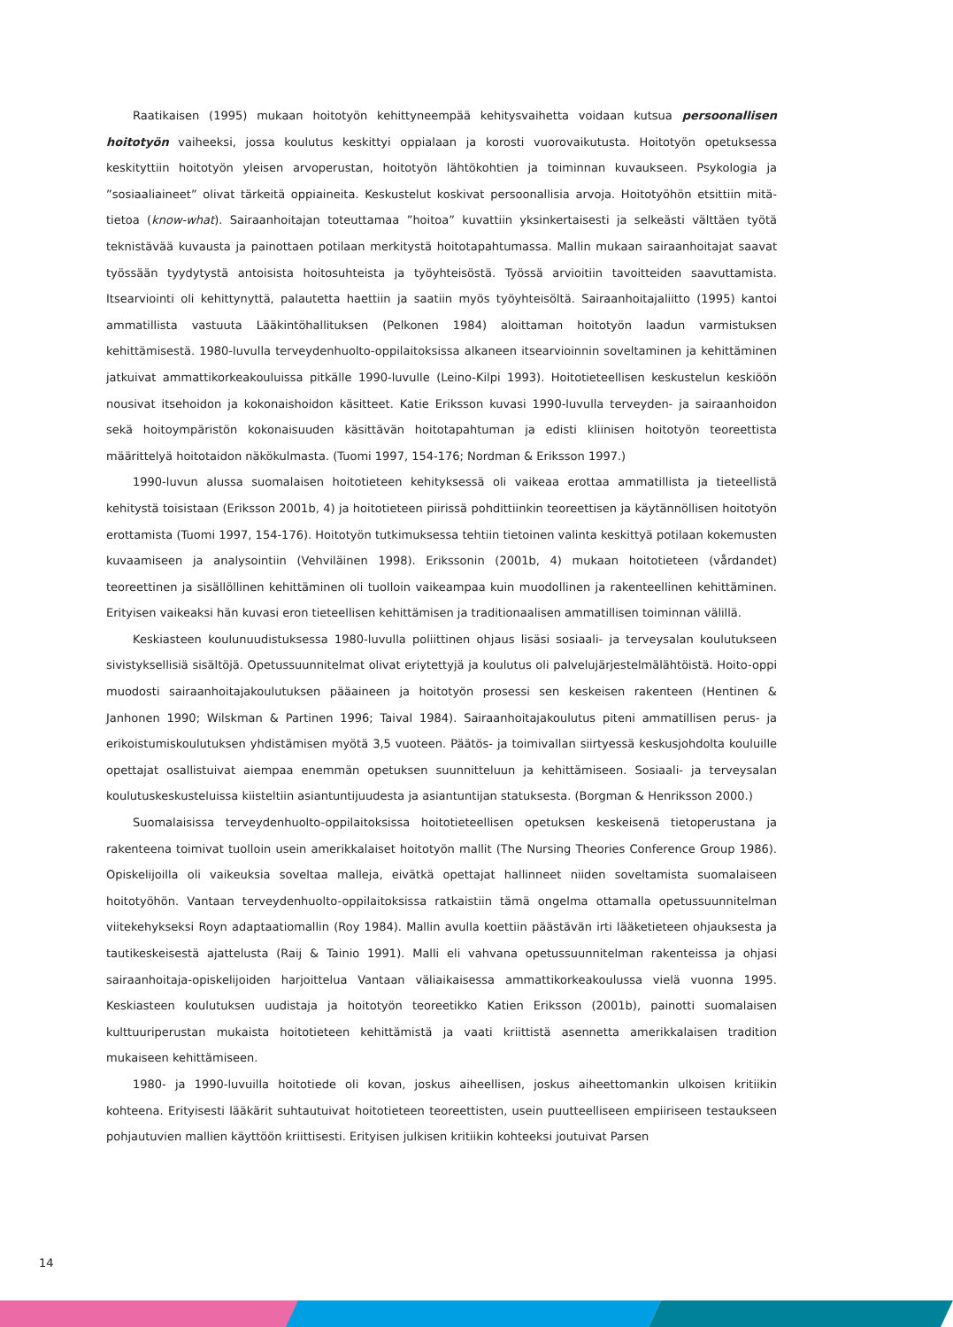Raatikaisen (1995) mukaan hoitotyön kehittyneempää kehitysvaihetta voidaan kutsua persoonallisen hoitotyön vaiheeksi, jossa koulutus keskittyi oppialaan ja korosti vuorovaikutusta. Hoitotyön opetuksessa keskityttiin hoitotyön yleisen arvoperustan, hoitotyön lähtökohtien ja toiminnan kuvaukseen. Psykologia ja ”sosiaaliaineet” olivat tärkeitä oppiaineita. Keskustelut koskivat persoonallisia arvoja. Hoitotyöhön etsittiin mitä-tietoa (know-what). Sairaanhoitajan toteuttamaa ”hoitoa” kuvattiin yksinkertaisesti ja selkeästi välttäen työtä teknistävää kuvausta ja painottaen potilaan merkitystä hoitotapahtumassa. Mallin mukaan sairaanhoitajat saavat työssään tyydytystä antoisista hoitosuhteista ja työyhteisöstä. Työssä arvioitiin tavoitteiden saavuttamista. Itsearviointi oli kehittynyttä, palautetta haettiin ja saatiin myös työyhteisöltä. Sairaanhoitajaliitto (1995) kantoi ammatillista vastuuta Lääkintöhallituksen (Pelkonen 1984) aloittaman hoitotyön laadun varmistuksen kehittämisestä. 1980-luvulla terveydenhuolto-oppilaitoksissa alkaneen itsearvioinnin soveltaminen ja kehittäminen jatkuivat ammattikorkeakouluissa pitkälle 1990-luvulle (Leino-Kilpi 1993). Hoitotieteellisen keskustelun keskiöön nousivat itsehoidon ja kokonaishoidon käsitteet. Katie Eriksson kuvasi 1990-luvulla terveyden- ja sairaanhoidon sekä hoitoympäristön kokonaisuuden käsittävän hoitotapahtuman ja edisti kliinisen hoitotyön teoreettista määrittelyä hoitotaidon näkökulmasta. (Tuomi 1997, 154-176; Nordman & Eriksson 1997.)
1990-luvun alussa suomalaisen hoitotieteen kehityksessä oli vaikeaa erottaa ammatillista ja tieteellistä kehitystä toisistaan (Eriksson 2001b, 4) ja hoitotieteen piirissä pohdittiinkin teoreettisen ja käytännöllisen hoitotyön erottamista (Tuomi 1997, 154-176). Hoitotyön tutkimuksessa tehtiin tietoinen valinta keskittyä potilaan kokemusten kuvaamiseen ja analysointiin (Vehviläinen 1998). Erikssonin (2001b, 4) mukaan hoitotieteen (vårdandet) teoreettinen ja sisällöllinen kehittäminen oli tuolloin vaikeampaa kuin muodollinen ja rakenteellinen kehittäminen. Erityisen vaikeaksi hän kuvasi eron tieteellisen kehittämisen ja traditionaalisen ammatillisen toiminnan välillä.
Keskiasteen koulunuudistuksessa 1980-luvulla poliittinen ohjaus lisäsi sosiaali- ja terveysalan koulutukseen sivistyksellisiä sisältöjä. Opetussuunnitelmat olivat eriytettyjä ja koulutus oli palvelujärjestelmälähtöistä. Hoito-oppi muodosti sairaanhoitajakoulutuksen pääaineen ja hoitotyön prosessi sen keskeisen rakenteen (Hentinen & Janhonen 1990; Wilskman & Partinen 1996; Taival 1984). Sairaanhoitajakoulutus piteni ammatillisen perus- ja erikoistumiskoulutuksen yhdistämisen myötä 3,5 vuoteen. Päätös- ja toimivallan siirtyessä keskusjohdolta kouluille opettajat osallistuivat aiempaa enemmän opetuksen suunnitteluun ja kehittämiseen. Sosiaali- ja terveysalan koulutuskeskusteluissa kiisteltiin asiantuntijuudesta ja asiantuntijan statuksesta. (Borgman & Henriksson 2000.)
Suomalaisissa terveydenhuolto-oppilaitoksissa hoitotieteellisen opetuksen keskeisenä tietoperustana ja rakenteena toimivat tuolloin usein amerikkalaiset hoitotyön mallit (The Nursing Theories Conference Group 1986). Opiskelijoilla oli vaikeuksia soveltaa malleja, eivätkä opettajat hallinneet niiden soveltamista suomalaiseen hoitotyöhön. Vantaan terveydenhuolto-oppilaitoksissa ratkaistiin tämä ongelma ottamalla opetussuunnitelman viitekehykseksi Royn adaptaatiomallin (Roy 1984). Mallin avulla koettiin päästävän irti lääketieteen ohjauksesta ja tautikeskeisestä ajattelusta (Raij & Tainio 1991). Malli eli vahvana opetussuunnitelman rakenteissa ja ohjasi sairaanhoitaja-opiskelijoiden harjoittelua Vantaan väliaikaisessa ammattikorkeakoulussa vielä vuonna 1995. Keskiasteen koulutuksen uudistaja ja hoitotyön teoreetikko Katien Eriksson (2001b), painotti suomalaisen kulttuuriperustan mukaista hoitotieteen kehittämistä ja vaati kriittistä asennetta amerikkalaisen tradition mukaiseen kehittämiseen.
1980- ja 1990-luvuilla hoitotiede oli kovan, joskus aiheellisen, joskus aiheettomankin ulkoisen kritiikin kohteena. Erityisesti lääkärit suhtautuivat hoitotieteen teoreettisten, usein puutteelliseen empiiriseen testaukseen pohjautuvien mallien käyttöön kriittisesti. Erityisen julkisen kritiikin kohteeksi joutuivat Parsen
14